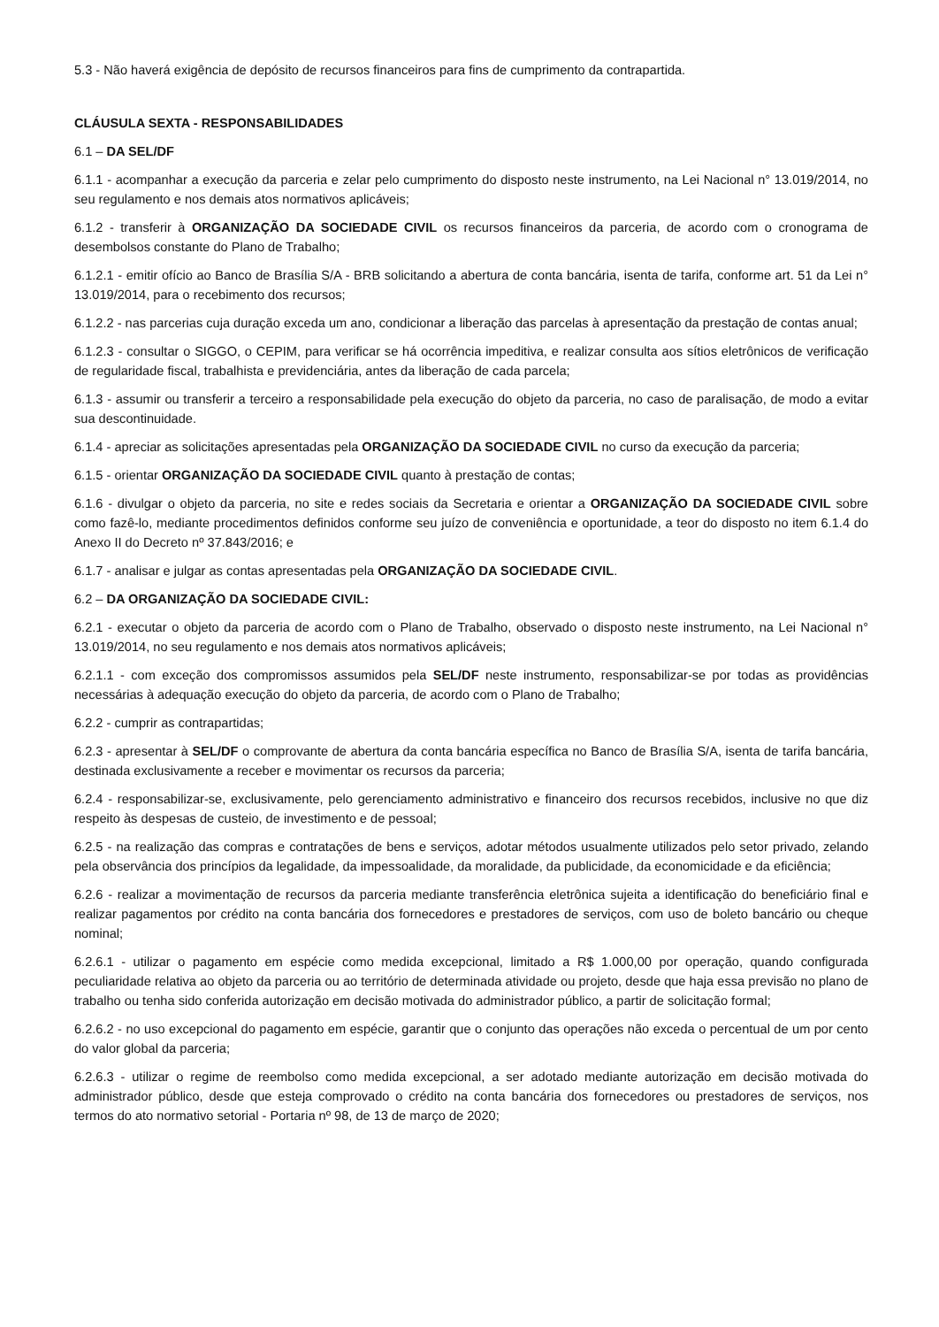5.3 - Não haverá exigência de depósito de recursos financeiros para fins de cumprimento da contrapartida.
CLÁUSULA SEXTA - RESPONSABILIDADES
6.1 – DA SEL/DF
6.1.1 - acompanhar a execução da parceria e zelar pelo cumprimento do disposto neste instrumento, na Lei Nacional n° 13.019/2014, no seu regulamento e nos demais atos normativos aplicáveis;
6.1.2 - transferir à ORGANIZAÇÃO DA SOCIEDADE CIVIL os recursos financeiros da parceria, de acordo com o cronograma de desembolsos constante do Plano de Trabalho;
6.1.2.1 - emitir ofício ao Banco de Brasília S/A - BRB solicitando a abertura de conta bancária, isenta de tarifa, conforme art. 51 da Lei n° 13.019/2014, para o recebimento dos recursos;
6.1.2.2 - nas parcerias cuja duração exceda um ano, condicionar a liberação das parcelas à apresentação da prestação de contas anual;
6.1.2.3 - consultar o SIGGO, o CEPIM, para verificar se há ocorrência impeditiva, e realizar consulta aos sítios eletrônicos de verificação de regularidade fiscal, trabalhista e previdenciária, antes da liberação de cada parcela;
6.1.3 - assumir ou transferir a terceiro a responsabilidade pela execução do objeto da parceria, no caso de paralisação, de modo a evitar sua descontinuidade.
6.1.4 - apreciar as solicitações apresentadas pela ORGANIZAÇÃO DA SOCIEDADE CIVIL no curso da execução da parceria;
6.1.5 - orientar ORGANIZAÇÃO DA SOCIEDADE CIVIL quanto à prestação de contas;
6.1.6 - divulgar o objeto da parceria, no site e redes sociais da Secretaria e orientar a ORGANIZAÇÃO DA SOCIEDADE CIVIL sobre como fazê-lo, mediante procedimentos definidos conforme seu juízo de conveniência e oportunidade, a teor do disposto no item 6.1.4 do Anexo II do Decreto nº 37.843/2016; e
6.1.7 - analisar e julgar as contas apresentadas pela ORGANIZAÇÃO DA SOCIEDADE CIVIL.
6.2 – DA ORGANIZAÇÃO DA SOCIEDADE CIVIL:
6.2.1 - executar o objeto da parceria de acordo com o Plano de Trabalho, observado o disposto neste instrumento, na Lei Nacional n° 13.019/2014, no seu regulamento e nos demais atos normativos aplicáveis;
6.2.1.1 - com exceção dos compromissos assumidos pela SEL/DF neste instrumento, responsabilizar-se por todas as providências necessárias à adequação execução do objeto da parceria, de acordo com o Plano de Trabalho;
6.2.2 - cumprir as contrapartidas;
6.2.3 - apresentar à SEL/DF o comprovante de abertura da conta bancária específica no Banco de Brasília S/A, isenta de tarifa bancária, destinada exclusivamente a receber e movimentar os recursos da parceria;
6.2.4 - responsabilizar-se, exclusivamente, pelo gerenciamento administrativo e financeiro dos recursos recebidos, inclusive no que diz respeito às despesas de custeio, de investimento e de pessoal;
6.2.5 - na realização das compras e contratações de bens e serviços, adotar métodos usualmente utilizados pelo setor privado, zelando pela observância dos princípios da legalidade, da impessoalidade, da moralidade, da publicidade, da economicidade e da eficiência;
6.2.6 - realizar a movimentação de recursos da parceria mediante transferência eletrônica sujeita a identificação do beneficiário final e realizar pagamentos por crédito na conta bancária dos fornecedores e prestadores de serviços, com uso de boleto bancário ou cheque nominal;
6.2.6.1 - utilizar o pagamento em espécie como medida excepcional, limitado a R$ 1.000,00 por operação, quando configurada peculiaridade relativa ao objeto da parceria ou ao território de determinada atividade ou projeto, desde que haja essa previsão no plano de trabalho ou tenha sido conferida autorização em decisão motivada do administrador público, a partir de solicitação formal;
6.2.6.2 - no uso excepcional do pagamento em espécie, garantir que o conjunto das operações não exceda o percentual de um por cento do valor global da parceria;
6.2.6.3 - utilizar o regime de reembolso como medida excepcional, a ser adotado mediante autorização em decisão motivada do administrador público, desde que esteja comprovado o crédito na conta bancária dos fornecedores ou prestadores de serviços, nos termos do ato normativo setorial - Portaria nº 98, de 13 de março de 2020;